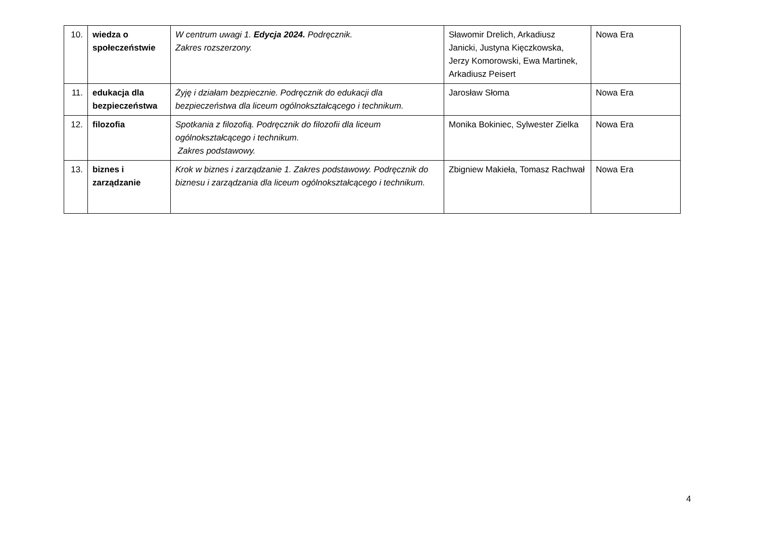| 10. | wiedza o społeczeństwie | W centrum uwagi 1. Edycja 2024. Podręcznik. Zakres rozszerzony. | Sławomir Drelich, Arkadiusz Janicki, Justyna Kięczkowska, Jerzy Komorowski, Ewa Martinek, Arkadiusz Peisert | Nowa Era |
| 11. | edukacja dla bezpieczeństwa | Żyję i działam bezpiecznie. Podręcznik do edukacji dla bezpieczeństwa dla liceum ogólnokształcącego i technikum. | Jarosław Słoma | Nowa Era |
| 12. | filozofia | Spotkania z filozofią. Podręcznik do filozofii dla liceum ogólnokształcącego i technikum. Zakres podstawowy. | Monika Bokiniec, Sylwester Zielka | Nowa Era |
| 13. | biznes i zarządzanie | Krok w biznes i zarządzanie 1. Zakres podstawowy. Podręcznik do biznesu i zarządzania dla liceum ogólnokształcącego i technikum. | Zbigniew Makieła, Tomasz Rachwał | Nowa Era |
4